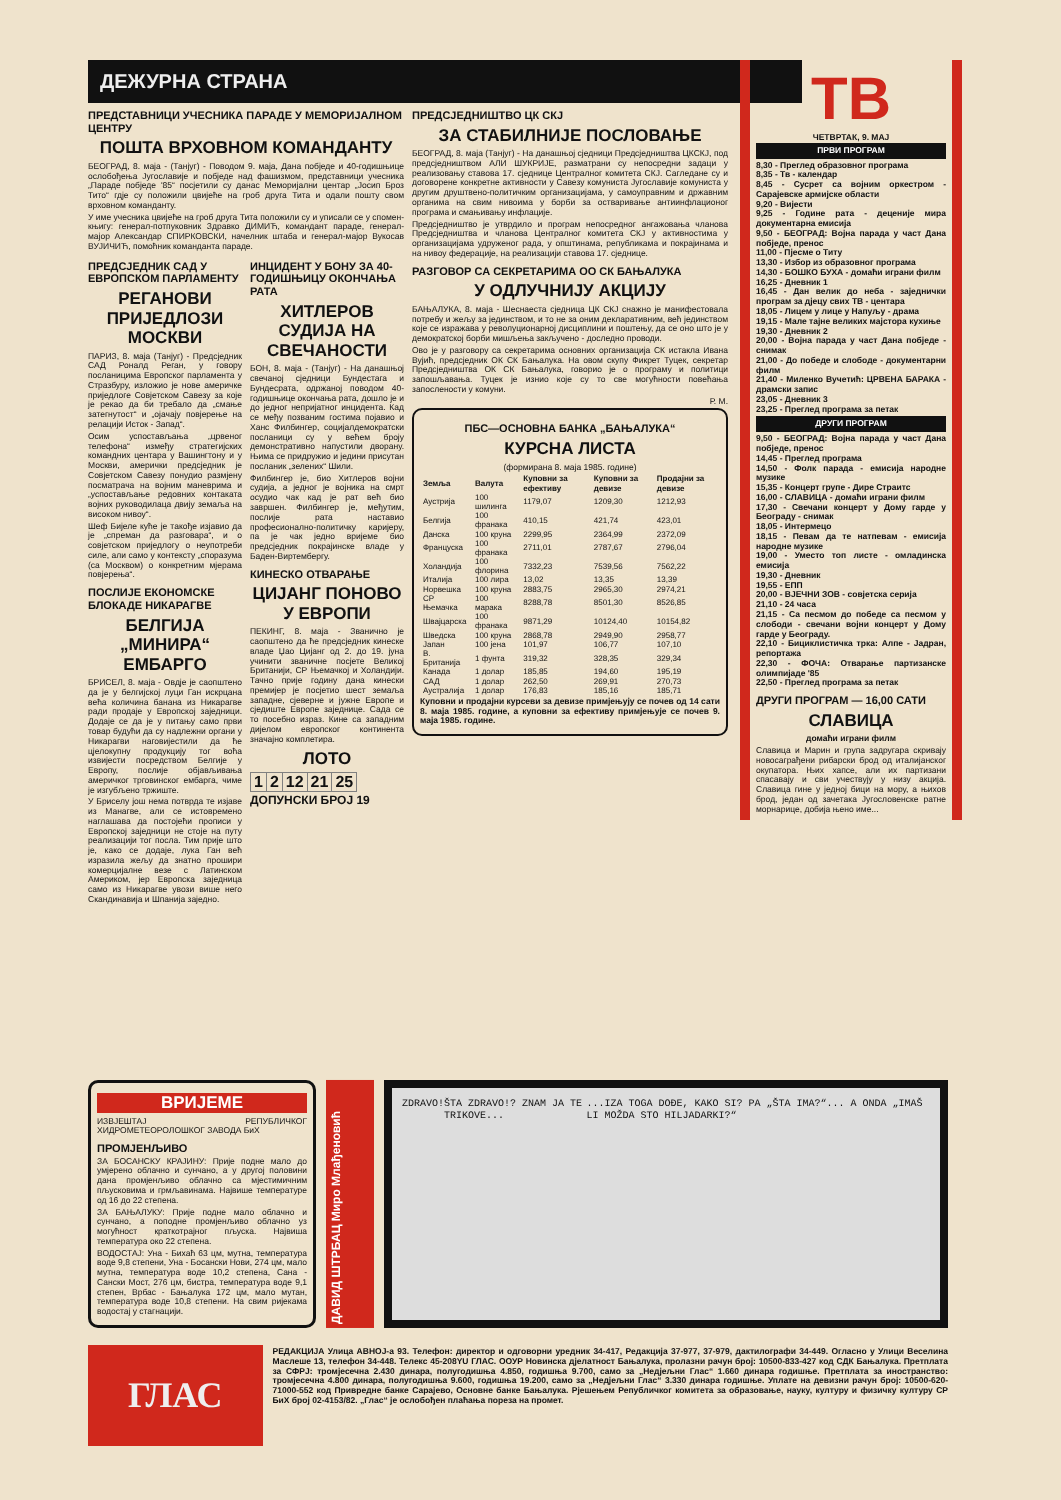ДЕЖУРНА СТРАНА
ПРЕДСТАВНИЦИ УЧЕСНИКА ПАРАДЕ У МЕМОРИЈАЛНОМ ЦЕНТРУ
ПОШТА ВРХОВНОМ КОМАНДАНТУ
БЕОГРАД, 8. маја - (Танјуг) - Поводом 9. маја, Дана побједе и 40-годишњице ослобођења Југославије и побједе над фашизмом, представници учесника „Параде побједе '85“ посјетили су данас Меморијални центар „Јосип Броз Тито“ гдје су положили цвијеће на гроб друга Тита и одали пошту свом врховном команданту.
У име учесника цвијеће на гроб друга Тита положили су и уписали се у спомен-књигу: генерал-потпуковник Здравко ДИМИЋ, командант параде, генерал-мајор Александар СПИРКОВСКИ, начелник штаба и генерал-мајор Вукосав ВУЈИЧИЋ, помоћник команданта параде.
ПРЕДСЈЕДНИК САД У ЕВРОПСКОМ ПАРЛАМЕНТУ
РЕГАНОВИ ПРИЈЕДЛОЗИ МОСКВИ
ПАРИЗ, 8. маја (Танјуг) - Предсједник САД Роналд Реган, у говору посланицима Европског парламента у Стразбуру, изложио је нове америчке приједлоге Совјетском Савезу за које је рекао да би требало да „смање затегнутост“ и „ојачају повјерење на релацији Исток - Запад“.
Осим успостављања „црвеног телефона“ између стратегијских командних центара у Вашингтону и у Москви, амерички предсједник је Совјетском Савезу понудио размјену посматрача на војним маневрима и „успостављање редовних контаката војних руководилаца двију земаља на високом нивоу“.
Шеф Бијеле куће је такође изјавио да је „спреман да разговара“, и о совјетском приједлогу о неупотреби силе, али само у контексту „споразума (са Москвом) о конкретним мјерама повјерења“.
ПОСЛИЈЕ ЕКОНОМСКЕ БЛОКАДЕ НИКАРАГВЕ
БЕЛГИЈА „МИНИРА“ ЕМБАРГО
БРИСЕЛ, 8. маја - Овдје је саопштено да је у белгијској луци Ган искрцана већа количина банана из Никарагве ради продаје у Европској заједници. Додаје се да је у питању само први товар будући да су надлежни органи у Никарагви наговијестили да ће цјелокупну продукцију тог воћа извијести посредством Белгије у Европу, послије објављивања америчког трговинског ембарга, чиме је изгубљено тржиште.
У Бриселу још нема потврда те изјаве из Манагве, али се истовремено наглашава да постојећи прописи у Европској заједници не стоје на путу реализацији тог посла. Тим прије што је, како се додаје, лука Ган већ изразила жељу да знатно прошири комерцијалне везе с Латинском Америком, јер Европска заједница само из Никарагве увози више него Скандинавија и Шпанија заједно.
ИНЦИДЕНТ У БОНУ ЗА 40-ГОДИШЊИЦУ ОКОНЧАЊА РАТА
ХИТЛЕРОВ СУДИЈА НА СВЕЧАНОСТИ
БОН, 8. маја - (Танјуг) - На данашњој свечаној сједници Бундестага и Бундесрата, одржаној поводом 40-годишњице окончања рата, дошло је и до једног непријатног инцидента. Кад се међу позваним гостима појавио и Ханс Филбингер, социјалдемократски посланици су у већем броју демонстративно напустили дворану. Њима се придружио и једини присутан посланик „зелених“ Шили.
Филбингер је, био Хитлеров војни судија, а једног је војника на смрт осудио чак кад је рат већ био завршен. Филбингер је, међутим, послије рата наставио професионално-политичку каријеру, па је чак једно вријеме био предсједник покрајинске владе у Баден-Виртембергу.
КИНЕСКО ОТВАРАЊЕ
ЦИЈАНГ ПОНОВО У ЕВРОПИ
ПЕКИНГ, 8. маја - Званично је саопштено да ће предсједник кинеске владе Џао Цијанг од 2. до 19. јуна учинити званичне посјете Великој Британији, СР Њемачкој и Холандији. Тачно прије годину дана кинески премијер је посјетио шест земаља западне, сјеверне и јужне Европе и сједиште Европе заједнице. Сада се то посебно израз. Кине са западним дијелом европског континента значајно комплетира.
ЛОТО
| 1 | 2 | 12 | 21 | 25 |
ДОПУНСКИ БРОЈ 19
ПРЕДСЈЕДНИШТВО ЦК СКЈ
ЗА СТАБИЛНИЈЕ ПОСЛОВАЊЕ
БЕОГРАД, 8. маја (Танјуг) - На данашњој сједници Предсједништва ЦКСКЈ, под предсједништвом АЛИ ШУКРИЈЕ, разматрани су непосредни задаци у реализовању ставова 17. сједнице Централног комитета СКЈ. Сагледане су и договорене конкретне активности у Савезу комуниста Југославије комуниста у другим друштвено-политичким организацијама, у самоуправним и државним органима на свим нивоима у борби за остваривање антиинфлационог програма и смањивању инфлације.
Предсједништво је утврдило и програм непосредног ангажовања чланова Предсједништва и чланова Централног комитета СКЈ у активностима у организацијама удруженог рада, у општинама, републикама и покрајинама и на нивоу федерације, на реализацији ставова 17. сједнице.
РАЗГОВОР СА СЕКРЕТАРИМА ОО СК БАЊАЛУКА
У ОДЛУЧНИЈУ АКЦИЈУ
БАЊАЛУКА, 8. маја - Шеснаеста сједница ЦК СКЈ снажно је манифестовала потребу и жељу за јединством, и то не за оним декларативним, већ јединством које се изражава у револуционарној дисциплини и поштењу, да се оно што је у демократској борби мишљења закључено - доследно проводи.
Ово је у разговору са секретарима основних организација СК истакла Ивана Вујић, предсједник ОК СК Бањалука. На овом скупу Фикрет Туцек, секретар Предсједништва ОК СК Бањалука, говорио је о програму и политици запошљавања. Туцек је изнио које су то све могућности повећања запослености у комуни.
Р. М.
ПБС—ОСНОВНА БАНКА „БАЊАЛУКА“
КУРСНА ЛИСТА
(формирана 8. маја 1985. године)
| Земља | Валута | Куповни за ефективу | Куповни за девизе | Продајни за девизе |
| --- | --- | --- | --- | --- |
| Аустрија | 100 шилинга | 1179,07 | 1209,30 | 1212,93 |
| Белгија | 100 франака | 410,15 | 421,74 | 423,01 |
| Данска | 100 круна | 2299,95 | 2364,99 | 2372,09 |
| Француска | 100 франака | 2711,01 | 2787,67 | 2796,04 |
| Холандија | 100 флорина | 7332,23 | 7539,56 | 7562,22 |
| Италија | 100 лира | 13,02 | 13,35 | 13,39 |
| Норвешка | 100 круна | 2883,75 | 2965,30 | 2974,21 |
| СР Њемачка | 100 марака | 8288,78 | 8501,30 | 8526,85 |
| Швајцарска | 100 франака | 9871,29 | 10124,40 | 10154,82 |
| Шведска | 100 круна | 2868,78 | 2949,90 | 2958,77 |
| Јапан | 100 јена | 101,97 | 106,77 | 107,10 |
| В. Британија | 1 фунта | 319,32 | 328,35 | 329,34 |
| Канада | 1 долар | 185,85 | 194,60 | 195,19 |
| САД | 1 долар | 262,50 | 269,91 | 270,73 |
| Аустралија | 1 долар | 176,83 | 185,16 | 185,71 |
Куповни и продајни курсеви за девизе примјењују се почев од 14 сати 8. маја 1985. године, а куповни за ефективу примјењује се почев 9. маја 1985. године.
ТВ
ЧЕТВРТАК, 9. МАЈ
ПРВИ ПРОГРАМ
8,30 - Преглед образовног програма
8,35 - Тв - календар
8,45 - Сусрет са војним оркестром - Сарајевске армијске области
9,20 - Вијести
9,25 - Године рата - деценије мира документарна емисија
9,50 - БЕОГРАД: Војна парада у част Дана побједе, пренос
11,00 - Пјесме о Титу
13,30 - Избор из образовног програма
14,30 - БОШКО БУХА - домаћи играни филм
16,25 - Дневник 1
16,45 - Дан велик до неба - заједнички програм за дјецу свих ТВ - центара
18,05 - Лицем у лице у Напуљу - драма
19,15 - Мале тајне великих мајстора кухиње
19,30 - Дневник 2
20,00 - Војна парада у част Дана побједе - снимак
21,00 - До победе и слободе - документарни филм
21,40 - Миленко Вучетић: ЦРВЕНА БАРАКА - драмски запис
23,05 - Дневник 3
23,25 - Преглед програма за петак
ДРУГИ ПРОГРАМ
9,50 - БЕОГРАД: Војна парада у част Дана побједе, пренос
14,45 - Преглед програма
14,50 - Фолк парада - емисија народне музике
15,35 - Концерт групе - Дире Страитс
16,00 - СЛАВИЦА - домаћи играни филм
17,30 - Свечани концерт у Дому гарде у Београду - снимак
18,05 - Интермецо
18,15 - Певам да те натпевам - емисија народне музике
19,00 - Уместо топ листе - омладинска емисија
19,30 - Дневник
19,55 - ЕПП
20,00 - ВЈЕЧНИ ЗОВ - совјетска серија
21,10 - 24 часа
21,15 - Са песмом до победе са песмом у слободи - свечани војни концерт у Дому гарде у Београду.
22,10 - Бициклистичка трка: Алпе - Јадран, репортажа
22,30 - ФОЧА: Отварање партизанске олимпијаде '85
22,50 - Преглед програма за петак
ДРУГИ ПРОГРАМ — 16,00 САТИ
СЛАВИЦА
домаћи играни филм
Славица и Марин и група задругара скривају новосаграђени рибарски брод од италијанског окупатора. Њих хапсе, али их партизани спасавају и сви учествују у низу акција. Славица гине у једној бици на мору, а њихов брод, један од зачетака Југословенске ратне морнарице, добија њено име...
ВРИЈЕМЕ
ИЗВЈЕШТАЈ РЕПУБЛИЧКОГ ХИДРОМЕТЕОРОЛОШКОГ ЗАВОДА БиХ
ПРОМЈЕНЉИВО
ЗА БОСАНСКУ КРАЈИНУ: Прије подне мало до умјерено облачно и сунчано, а у другој половини дана промјенљиво облачно са мјестимичним пљусковима и грмљавинама. Највише температуре од 16 до 22 степена.
ЗА БАЊАЛУКУ: Прије подне мало облачно и сунчано, а поподне промјенљиво облачно уз могућност краткотрајног пљуска. Највиша температура око 22 степена.
ВОДОСТАЈ: Уна - Бихаћ 63 цм, мутна, температура воде 9,8 степени, Уна - Босански Нови, 274 цм, мало мутна, температура воде 10,2 степена, Сана - Сански Мост, 276 цм, бистра, температура воде 9,1 степен, Врбас - Бањалука 172 цм, мало мутан, температура воде 10,8 степени. На свим ријекама водостај у стагнацији.
ДАВИД ШТРБАЦ Миро Млађеновић
ZDRAVO! ŠTA ZDRAVO!? ZNAM JA TE TRIKOVE......IZA TOGA DOĐE, KAKO SI? PA „ŠTA IMA?“... A ONDA „IMAŠ LI MOŽDA STO HILJADARKI?“
ГЛАС
РЕДАКЦИЈА Улица АВНОЈ-а 93. Телефон: директор и одговорни уредник 34-417, Редакција 37-977, 37-979, дактилографи 34-449. Огласно у Улици Веселина Маслеше 13, телефон 34-448. Телекс 45-208YU ГЛАС. ООУР Новинска дјелатност Бањалука, пролазни рачун број: 10500-833-427 код СДК Бањалука. Претплата за СФРЈ: тромјесечна 2.430 динара, полугодишња 4.850, годишња 9.700, само за „Недјељни Глас“ 1.660 динара годишње. Претплата за иностранство: тромјесечна 4.800 динара, полугодишња 9.600, годишња 19.200, само за „Недјељни Глас“ 3.330 динара годишње. Уплате на девизни рачун број: 10500-620-71000-552 код Привредне банке Сарајево, Основне банке Бањалука. Рјешењем Републичког комитета за образовање, науку, културу и физичку културу СР БиХ број 02-4153/82. „Глас“ је ослобођен плаћања пореза на промет.